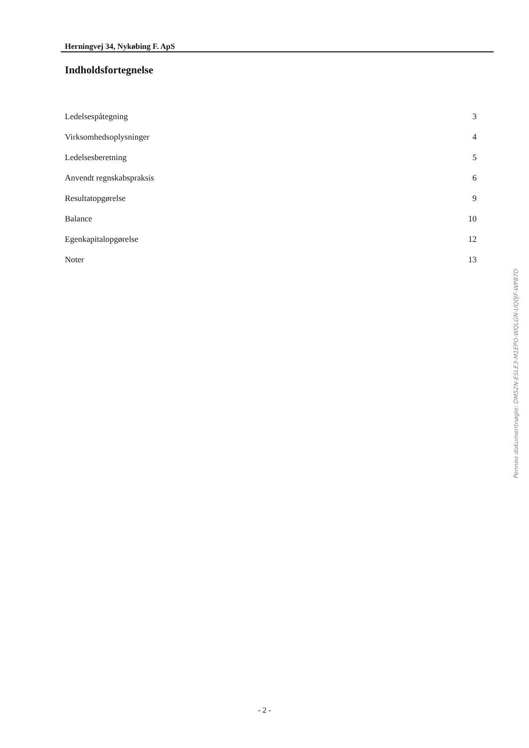Herningvej 34, Nykøbing F. ApS
Indholdsfortegnelse
Ledelsespåtegning 3
Virksomhedsoplysninger 4
Ledelsesberetning 5
Anvendt regnskabspraksis 6
Resultatopgørelse 9
Balance 10
Egenkapitalopgørelse 12
Noter 13
Penneo dokumentnøgle: DM52N-ESLE3-M1EPO-WQLGN-UQ0JF-WP87D
- 2 -